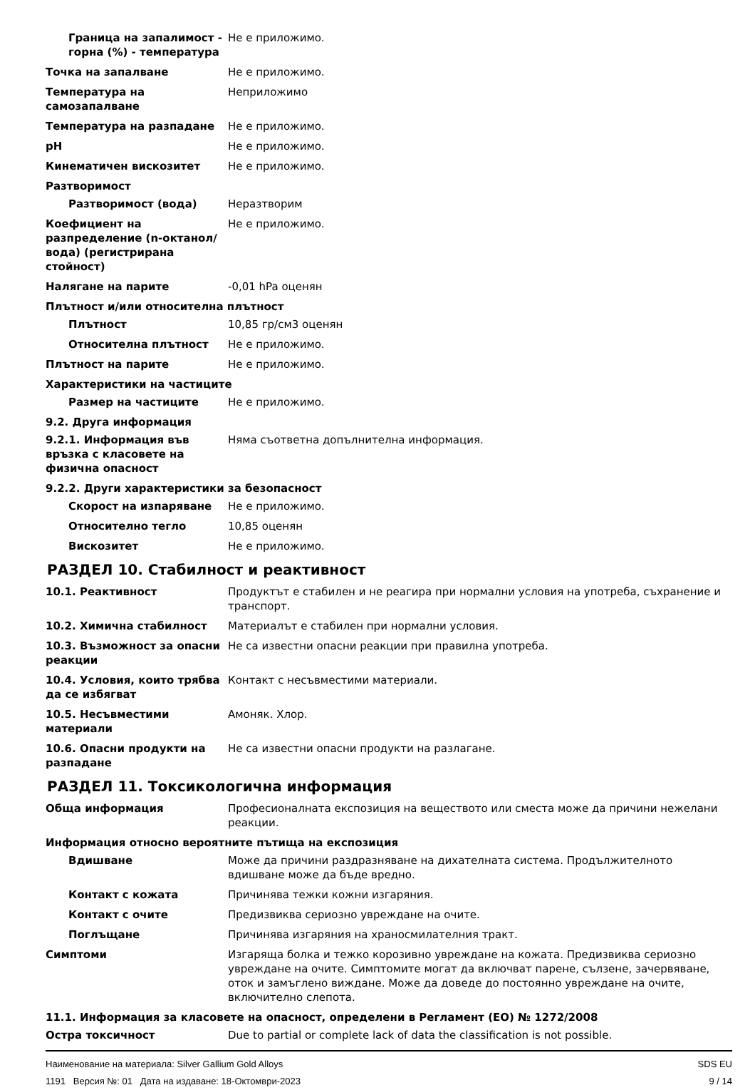| Граница на запалимост - горна (%) - температура | Не е приложимо. |
| Точка на запалване | Не е приложимо. |
| Температура на самозапалване | Неприложимо |
| Температура на разпадане | Не е приложимо. |
| pH | Не е приложимо. |
| Кинематичен вискозитет | Не е приложимо. |
| Разтворимост | |
| Разтворимост (вода) | Неразтворим |
| Коефициент на разпределение (n-октанол/вода) (регистрирана стойност) | Не е приложимо. |
| Налягане на парите | -0,01 hPa оценян |
| Плътност и/или относителна плътност | |
| Плътност | 10,85 гр/см3 оценян |
| Относителна плътност | Не е приложимо. |
| Плътност на парите | Не е приложимо. |
| Характеристики на частиците | |
| Размер на частиците | Не е приложимо. |
| 9.2. Друга информация | |
| 9.2.1. Информация във връзка с класовете на физична опасност | Няма съответна допълнителна информация. |
| 9.2.2. Други характеристики за безопасност | |
| Скорост на изпаряване | Не е приложимо. |
| Относително тегло | 10,85 оценян |
| Вискозитет | Не е приложимо. |
РАЗДЕЛ 10. Стабилност и реактивност
| 10.1. Реактивност | Продуктът е стабилен и не реагира при нормални условия на употреба, съхранение и транспорт. |
| 10.2. Химична стабилност | Материалът е стабилен при нормални условия. |
| 10.3. Възможност за опасни реакции | Не са известни опасни реакции при правилна употреба. |
| 10.4. Условия, които трябва да се избягват | Контакт с несъвместими материали. |
| 10.5. Несъвместими материали | Амоняк. Хлор. |
| 10.6. Опасни продукти на разпадане | Не са известни опасни продукти на разлагане. |
РАЗДЕЛ 11. Токсикологична информация
| Обща информация | Професионалната експозиция на веществото или сместа може да причини нежелани реакции. |
| Информация относно вероятните пътища на експозиция | |
| Вдишване | Може да причини раздразняване на дихателната система. Продължителното вдишване може да бъде вредно. |
| Контакт с кожата | Причинява тежки кожни изгаряния. |
| Контакт с очите | Предизвиква сериозно увреждане на очите. |
| Поглъщане | Причинява изгаряния на храносмилателния тракт. |
| Симптоми | Изгаряща болка и тежко корозивно увреждане на кожата. Предизвиква сериозно увреждане на очите. Симптомите могат да включват парене, сълзене, зачервяване, оток и замъглено виждане. Може да доведе до постоянно увреждане на очите, включително слепота. |
| 11.1. Информация за класовете на опасност, определени в Регламент (ЕО) № 1272/2008 | |
| Остра токсичност | Due to partial or complete lack of data the classification is not possible. |
Наименование на материала: Silver Gallium Gold Alloys
1191 Версия №: 01 Дата на издаване: 18-Октомври-2023
SDS EU
9 / 14